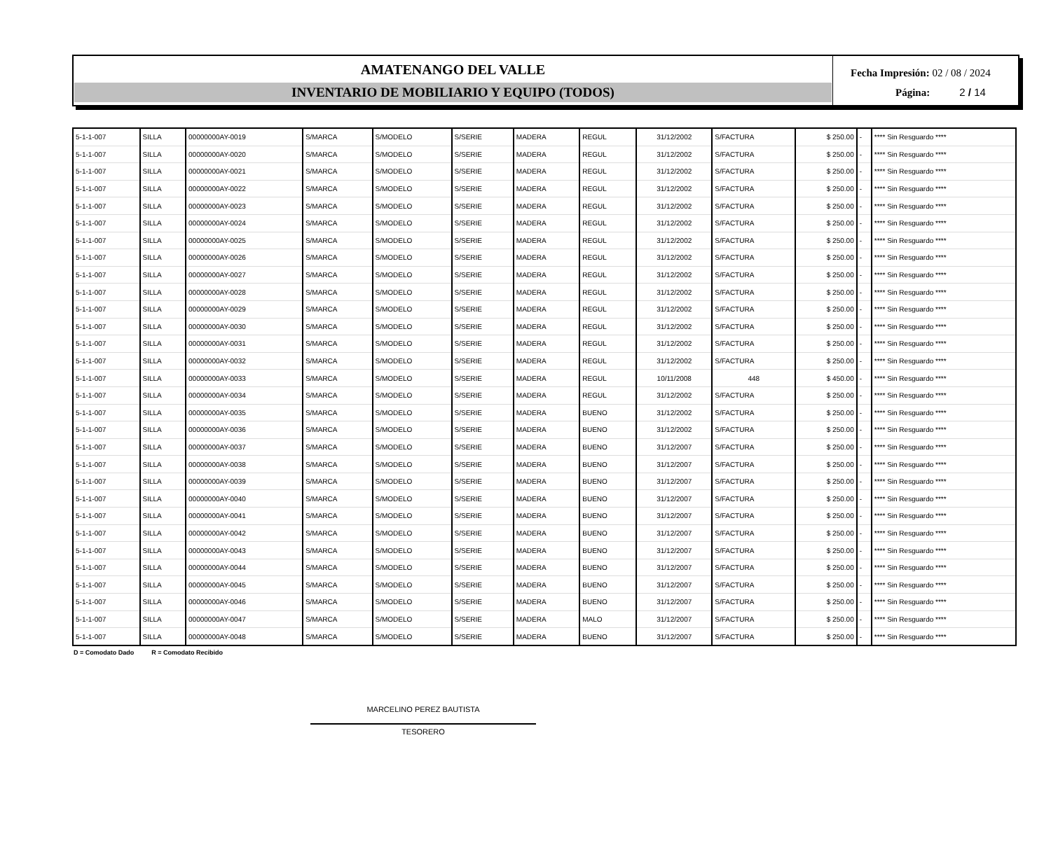AMATENANGO DEL VALLE
INVENTARIO DE MOBILIARIO Y EQUIPO (TODOS)
Fecha Impresión: 02 / 08 / 2024
Página: 2 / 14
| 5-1-1-007 | SILLA | 00000000AY-0019 | S/MARCA | S/MODELO | S/SERIE | MADERA | REGUL | 31/12/2002 | S/FACTURA | $ 250.00 | - | **** Sin Resguardo **** |
| 5-1-1-007 | SILLA | 00000000AY-0020 | S/MARCA | S/MODELO | S/SERIE | MADERA | REGUL | 31/12/2002 | S/FACTURA | $ 250.00 | - | **** Sin Resguardo **** |
| 5-1-1-007 | SILLA | 00000000AY-0021 | S/MARCA | S/MODELO | S/SERIE | MADERA | REGUL | 31/12/2002 | S/FACTURA | $ 250.00 | - | **** Sin Resguardo **** |
| 5-1-1-007 | SILLA | 00000000AY-0022 | S/MARCA | S/MODELO | S/SERIE | MADERA | REGUL | 31/12/2002 | S/FACTURA | $ 250.00 | - | **** Sin Resguardo **** |
| 5-1-1-007 | SILLA | 00000000AY-0023 | S/MARCA | S/MODELO | S/SERIE | MADERA | REGUL | 31/12/2002 | S/FACTURA | $ 250.00 | - | **** Sin Resguardo **** |
| 5-1-1-007 | SILLA | 00000000AY-0024 | S/MARCA | S/MODELO | S/SERIE | MADERA | REGUL | 31/12/2002 | S/FACTURA | $ 250.00 | - | **** Sin Resguardo **** |
| 5-1-1-007 | SILLA | 00000000AY-0025 | S/MARCA | S/MODELO | S/SERIE | MADERA | REGUL | 31/12/2002 | S/FACTURA | $ 250.00 | - | **** Sin Resguardo **** |
| 5-1-1-007 | SILLA | 00000000AY-0026 | S/MARCA | S/MODELO | S/SERIE | MADERA | REGUL | 31/12/2002 | S/FACTURA | $ 250.00 | - | **** Sin Resguardo **** |
| 5-1-1-007 | SILLA | 00000000AY-0027 | S/MARCA | S/MODELO | S/SERIE | MADERA | REGUL | 31/12/2002 | S/FACTURA | $ 250.00 | - | **** Sin Resguardo **** |
| 5-1-1-007 | SILLA | 00000000AY-0028 | S/MARCA | S/MODELO | S/SERIE | MADERA | REGUL | 31/12/2002 | S/FACTURA | $ 250.00 | - | **** Sin Resguardo **** |
| 5-1-1-007 | SILLA | 00000000AY-0029 | S/MARCA | S/MODELO | S/SERIE | MADERA | REGUL | 31/12/2002 | S/FACTURA | $ 250.00 | - | **** Sin Resguardo **** |
| 5-1-1-007 | SILLA | 00000000AY-0030 | S/MARCA | S/MODELO | S/SERIE | MADERA | REGUL | 31/12/2002 | S/FACTURA | $ 250.00 | - | **** Sin Resguardo **** |
| 5-1-1-007 | SILLA | 00000000AY-0031 | S/MARCA | S/MODELO | S/SERIE | MADERA | REGUL | 31/12/2002 | S/FACTURA | $ 250.00 | - | **** Sin Resguardo **** |
| 5-1-1-007 | SILLA | 00000000AY-0032 | S/MARCA | S/MODELO | S/SERIE | MADERA | REGUL | 31/12/2002 | S/FACTURA | $ 250.00 | - | **** Sin Resguardo **** |
| 5-1-1-007 | SILLA | 00000000AY-0033 | S/MARCA | S/MODELO | S/SERIE | MADERA | REGUL | 10/11/2008 | 448 | $ 450.00 | - | **** Sin Resguardo **** |
| 5-1-1-007 | SILLA | 00000000AY-0034 | S/MARCA | S/MODELO | S/SERIE | MADERA | REGUL | 31/12/2002 | S/FACTURA | $ 250.00 | - | **** Sin Resguardo **** |
| 5-1-1-007 | SILLA | 00000000AY-0035 | S/MARCA | S/MODELO | S/SERIE | MADERA | BUENO | 31/12/2002 | S/FACTURA | $ 250.00 | - | **** Sin Resguardo **** |
| 5-1-1-007 | SILLA | 00000000AY-0036 | S/MARCA | S/MODELO | S/SERIE | MADERA | BUENO | 31/12/2002 | S/FACTURA | $ 250.00 | - | **** Sin Resguardo **** |
| 5-1-1-007 | SILLA | 00000000AY-0037 | S/MARCA | S/MODELO | S/SERIE | MADERA | BUENO | 31/12/2007 | S/FACTURA | $ 250.00 | - | **** Sin Resguardo **** |
| 5-1-1-007 | SILLA | 00000000AY-0038 | S/MARCA | S/MODELO | S/SERIE | MADERA | BUENO | 31/12/2007 | S/FACTURA | $ 250.00 | - | **** Sin Resguardo **** |
| 5-1-1-007 | SILLA | 00000000AY-0039 | S/MARCA | S/MODELO | S/SERIE | MADERA | BUENO | 31/12/2007 | S/FACTURA | $ 250.00 | - | **** Sin Resguardo **** |
| 5-1-1-007 | SILLA | 00000000AY-0040 | S/MARCA | S/MODELO | S/SERIE | MADERA | BUENO | 31/12/2007 | S/FACTURA | $ 250.00 | - | **** Sin Resguardo **** |
| 5-1-1-007 | SILLA | 00000000AY-0041 | S/MARCA | S/MODELO | S/SERIE | MADERA | BUENO | 31/12/2007 | S/FACTURA | $ 250.00 | - | **** Sin Resguardo **** |
| 5-1-1-007 | SILLA | 00000000AY-0042 | S/MARCA | S/MODELO | S/SERIE | MADERA | BUENO | 31/12/2007 | S/FACTURA | $ 250.00 | - | **** Sin Resguardo **** |
| 5-1-1-007 | SILLA | 00000000AY-0043 | S/MARCA | S/MODELO | S/SERIE | MADERA | BUENO | 31/12/2007 | S/FACTURA | $ 250.00 | - | **** Sin Resguardo **** |
| 5-1-1-007 | SILLA | 00000000AY-0044 | S/MARCA | S/MODELO | S/SERIE | MADERA | BUENO | 31/12/2007 | S/FACTURA | $ 250.00 | - | **** Sin Resguardo **** |
| 5-1-1-007 | SILLA | 00000000AY-0045 | S/MARCA | S/MODELO | S/SERIE | MADERA | BUENO | 31/12/2007 | S/FACTURA | $ 250.00 | - | **** Sin Resguardo **** |
| 5-1-1-007 | SILLA | 00000000AY-0046 | S/MARCA | S/MODELO | S/SERIE | MADERA | BUENO | 31/12/2007 | S/FACTURA | $ 250.00 | - | **** Sin Resguardo **** |
| 5-1-1-007 | SILLA | 00000000AY-0047 | S/MARCA | S/MODELO | S/SERIE | MADERA | MALO | 31/12/2007 | S/FACTURA | $ 250.00 | - | **** Sin Resguardo **** |
| 5-1-1-007 | SILLA | 00000000AY-0048 | S/MARCA | S/MODELO | S/SERIE | MADERA | BUENO | 31/12/2007 | S/FACTURA | $ 250.00 | - | **** Sin Resguardo **** |
D = Comodato Dado R = Comodato Recibido
MARCELINO PEREZ BAUTISTA
TESORERO